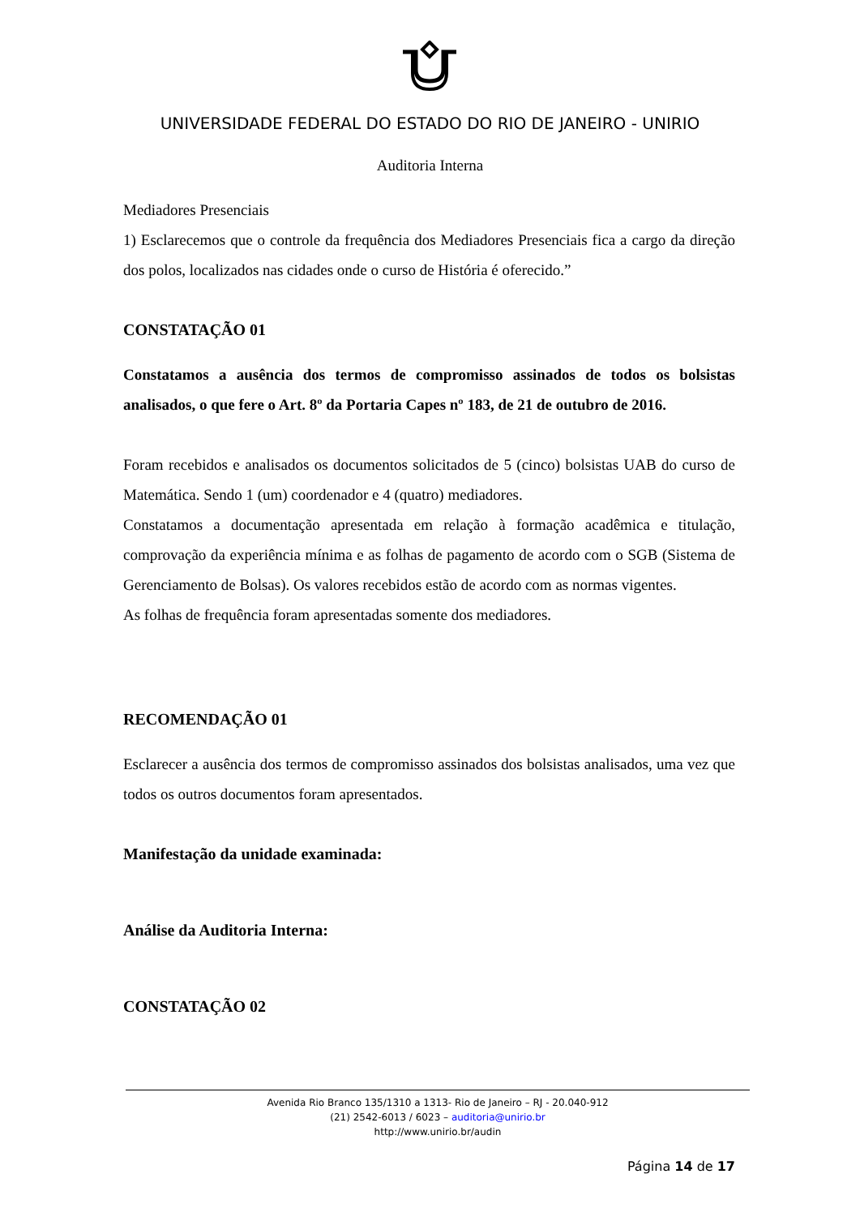UNIVERSIDADE FEDERAL DO ESTADO DO RIO DE JANEIRO - UNIRIO
Auditoria Interna
Mediadores Presenciais
1) Esclarecemos que o controle da frequência dos Mediadores Presenciais fica a cargo da direção dos polos, localizados nas cidades onde o curso de História é oferecido.”
CONSTATAÇÃO 01
Constatamos a ausência dos termos de compromisso assinados de todos os bolsistas analisados, o que fere o Art. 8º da Portaria Capes nº 183, de 21 de outubro de 2016.
Foram recebidos e analisados os documentos solicitados de 5 (cinco) bolsistas UAB do curso de Matemática. Sendo 1 (um) coordenador e 4 (quatro) mediadores.
Constatamos a documentação apresentada em relação à formação acadêmica e titulação, comprovação da experiência mínima e as folhas de pagamento de acordo com o SGB (Sistema de Gerenciamento de Bolsas). Os valores recebidos estão de acordo com as normas vigentes.
As folhas de frequência foram apresentadas somente dos mediadores.
RECOMENDAÇÃO 01
Esclarecer a ausência dos termos de compromisso assinados dos bolsistas analisados, uma vez que todos os outros documentos foram apresentados.
Manifestação da unidade examinada:
Análise da Auditoria Interna:
CONSTATAÇÃO 02
Avenida Rio Branco 135/1310 a 1313- Rio de Janeiro – RJ - 20.040-912
(21) 2542-6013 / 6023 – auditoria@unirio.br
http://www.unirio.br/audin
Página 14 de 17